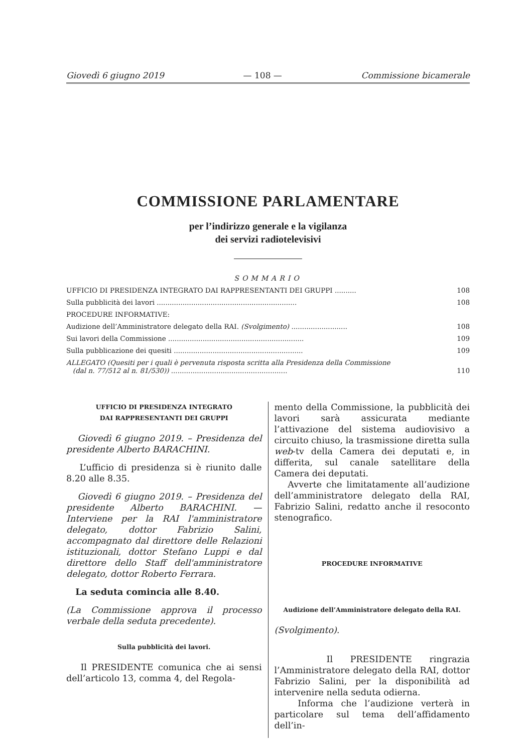Giovedì 6 giugno 2019 — 108 — Commissione bicamerale
COMMISSIONE PARLAMENTARE
per l’indirizzo generale e la vigilanza
dei servizi radiotelevisivi
SOMMARIO
UFFICIO DI PRESIDENZA INTEGRATO DAI RAPPRESENTANTI DEI GRUPPI .......... 108
Sulla pubblicità dei lavori ................................................................. 108
PROCEDURE INFORMATIVE:
Audizione dell’Amministratore delegato della RAI. (Svolgimento) .......................... 108
Sui lavori della Commissione ............................................................... 109
Sulla pubblicazione dei quesiti ............................................................ 109
ALLEGATO (Quesiti per i quali è pervenuta risposta scritta alla Presidenza della Commissione
(dal n. 77/512 al n. 81/530)) ......................................................
110
UFFICIO DI PRESIDENZA INTEGRATO
DAI RAPPRESENTANTI DEI GRUPPI
Giovedì 6 giugno 2019. – Presidenza del presidente Alberto BARACHINI.
L’ufficio di presidenza si è riunito dalle 8.20 alle 8.35.
Giovedì 6 giugno 2019. – Presidenza del presidente Alberto BARACHINI. — Interviene per la RAI l'amministratore delegato, dottor Fabrizio Salini, accompagnato dal direttore delle Relazioni istituzionali, dottor Stefano Luppi e dal direttore dello Staff dell'amministratore delegato, dottor Roberto Ferrara.
La seduta comincia alle 8.40.
(La Commissione approva il processo verbale della seduta precedente).
Sulla pubblicità dei lavori.
Il PRESIDENTE comunica che ai sensi dell’articolo 13, comma 4, del Regola-
mento della Commissione, la pubblicità dei lavori sarà assicurata mediante l’attivazione del sistema audiovisivo a circuito chiuso, la trasmissione diretta sulla web-tv della Camera dei deputati e, in differita, sul canale satellitare della Camera dei deputati.
Avverte che limitatamente all’audizione dell’amministratore delegato della RAI, Fabrizio Salini, redatto anche il resoconto stenografico.
PROCEDURE INFORMATIVE
Audizione dell’Amministratore delegato della RAI.
(Svolgimento).
Il PRESIDENTE ringrazia l’Amministratore delegato della RAI, dottor Fabrizio Salini, per la disponibilità ad intervenire nella seduta odierna.
Informa che l’audizione verterà in particolare sul tema dell’affidamento dell’in-